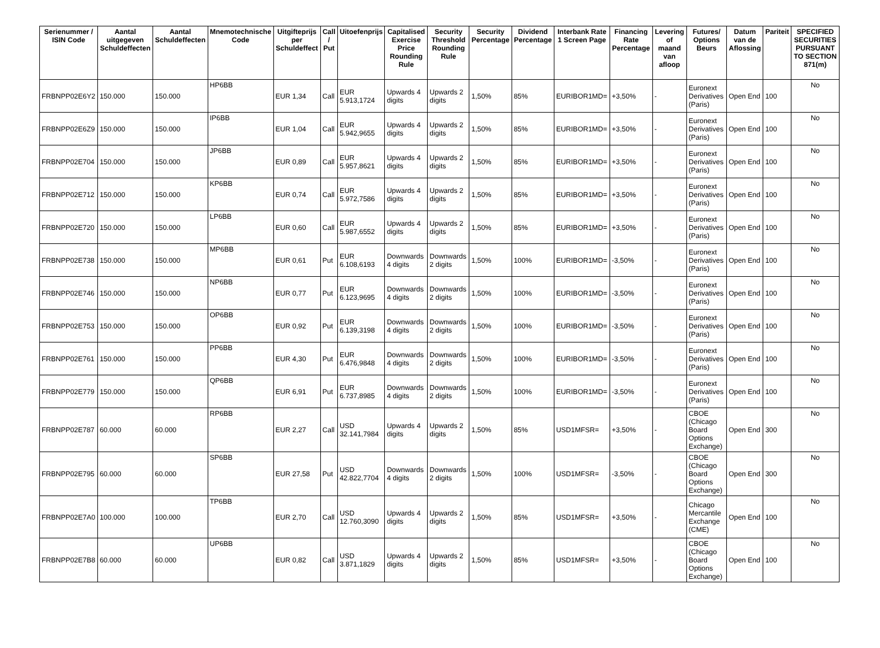| Serienummer / ISIN Code | Aantal uitgegeven Schuldeffecten | Aantal Schuldeffecten | Mnemotechnische Code | Uitgifteprijs per Schuldeffect | Call / Put | Uitoefenprijs | Capitalised Exercise Price Rounding Rule | Security Threshold Rounding Rule | Security Percentage | Dividend Percentage | Interbank Rate 1 Screen Page | Financing Rate Percentage | Levering of maand van afloop | Futures/ Options Beurs | Datum van de Aflossing | Pariteit | SPECIFIED SECURITIES PURSUANT TO SECTION 871(m) |
| --- | --- | --- | --- | --- | --- | --- | --- | --- | --- | --- | --- | --- | --- | --- | --- | --- | --- |
| FRBNPP02E6Y2 | 150.000 | 150.000 | HP6BB | EUR 1,34 | Call | EUR 5.913,1724 | Upwards 4 digits | Upwards 2 digits | 1,50% | 85% | EURIBOR1MD= | +3,50% | - | Euronext Derivatives (Paris) | Open End | 100 | No |
| FRBNPP02E6Z9 | 150.000 | 150.000 | IP6BB | EUR 1,04 | Call | EUR 5.942,9655 | Upwards 4 digits | Upwards 2 digits | 1,50% | 85% | EURIBOR1MD= | +3,50% | - | Euronext Derivatives (Paris) | Open End | 100 | No |
| FRBNPP02E704 | 150.000 | 150.000 | JP6BB | EUR 0,89 | Call | EUR 5.957,8621 | Upwards 4 digits | Upwards 2 digits | 1,50% | 85% | EURIBOR1MD= | +3,50% | - | Euronext Derivatives (Paris) | Open End | 100 | No |
| FRBNPP02E712 | 150.000 | 150.000 | KP6BB | EUR 0,74 | Call | EUR 5.972,7586 | Upwards 4 digits | Upwards 2 digits | 1,50% | 85% | EURIBOR1MD= | +3,50% | - | Euronext Derivatives (Paris) | Open End | 100 | No |
| FRBNPP02E720 | 150.000 | 150.000 | LP6BB | EUR 0,60 | Call | EUR 5.987,6552 | Upwards 4 digits | Upwards 2 digits | 1,50% | 85% | EURIBOR1MD= | +3,50% | - | Euronext Derivatives (Paris) | Open End | 100 | No |
| FRBNPP02E738 | 150.000 | 150.000 | MP6BB | EUR 0,61 | Put | EUR 6.108,6193 | Downwards 4 digits | Downwards 2 digits | 1,50% | 100% | EURIBOR1MD= | -3,50% | - | Euronext Derivatives (Paris) | Open End | 100 | No |
| FRBNPP02E746 | 150.000 | 150.000 | NP6BB | EUR 0,77 | Put | EUR 6.123,9695 | Downwards 4 digits | Downwards 2 digits | 1,50% | 100% | EURIBOR1MD= | -3,50% | - | Euronext Derivatives (Paris) | Open End | 100 | No |
| FRBNPP02E753 | 150.000 | 150.000 | OP6BB | EUR 0,92 | Put | EUR 6.139,3198 | Downwards 4 digits | Downwards 2 digits | 1,50% | 100% | EURIBOR1MD= | -3,50% | - | Euronext Derivatives (Paris) | Open End | 100 | No |
| FRBNPP02E761 | 150.000 | 150.000 | PP6BB | EUR 4,30 | Put | EUR 6.476,9848 | Downwards 4 digits | Downwards 2 digits | 1,50% | 100% | EURIBOR1MD= | -3,50% | - | Euronext Derivatives (Paris) | Open End | 100 | No |
| FRBNPP02E779 | 150.000 | 150.000 | QP6BB | EUR 6,91 | Put | EUR 6.737,8985 | Downwards 4 digits | Downwards 2 digits | 1,50% | 100% | EURIBOR1MD= | -3,50% | - | Euronext Derivatives (Paris) | Open End | 100 | No |
| FRBNPP02E787 | 60.000 | 60.000 | RP6BB | EUR 2,27 | Call | USD 32.141,7984 | Upwards 4 digits | Upwards 2 digits | 1,50% | 85% | USD1MFSR= | +3,50% | - | CBOE (Chicago Board Options Exchange) | Open End | 300 | No |
| FRBNPP02E795 | 60.000 | 60.000 | SP6BB | EUR 27,58 | Put | USD 42.822,7704 | Downwards 4 digits | Downwards 2 digits | 1,50% | 100% | USD1MFSR= | -3,50% | - | CBOE (Chicago Board Options Exchange) | Open End | 300 | No |
| FRBNPP02E7A0 | 100.000 | 100.000 | TP6BB | EUR 2,70 | Call | USD 12.760,3090 | Upwards 4 digits | Upwards 2 digits | 1,50% | 85% | USD1MFSR= | +3,50% | - | Chicago Mercantile Exchange (CME) | Open End | 100 | No |
| FRBNPP02E7B8 | 60.000 | 60.000 | UP6BB | EUR 0,82 | Call | USD 3.871,1829 | Upwards 4 digits | Upwards 2 digits | 1,50% | 85% | USD1MFSR= | +3,50% | - | CBOE (Chicago Board Options Exchange) | Open End | 100 | No |